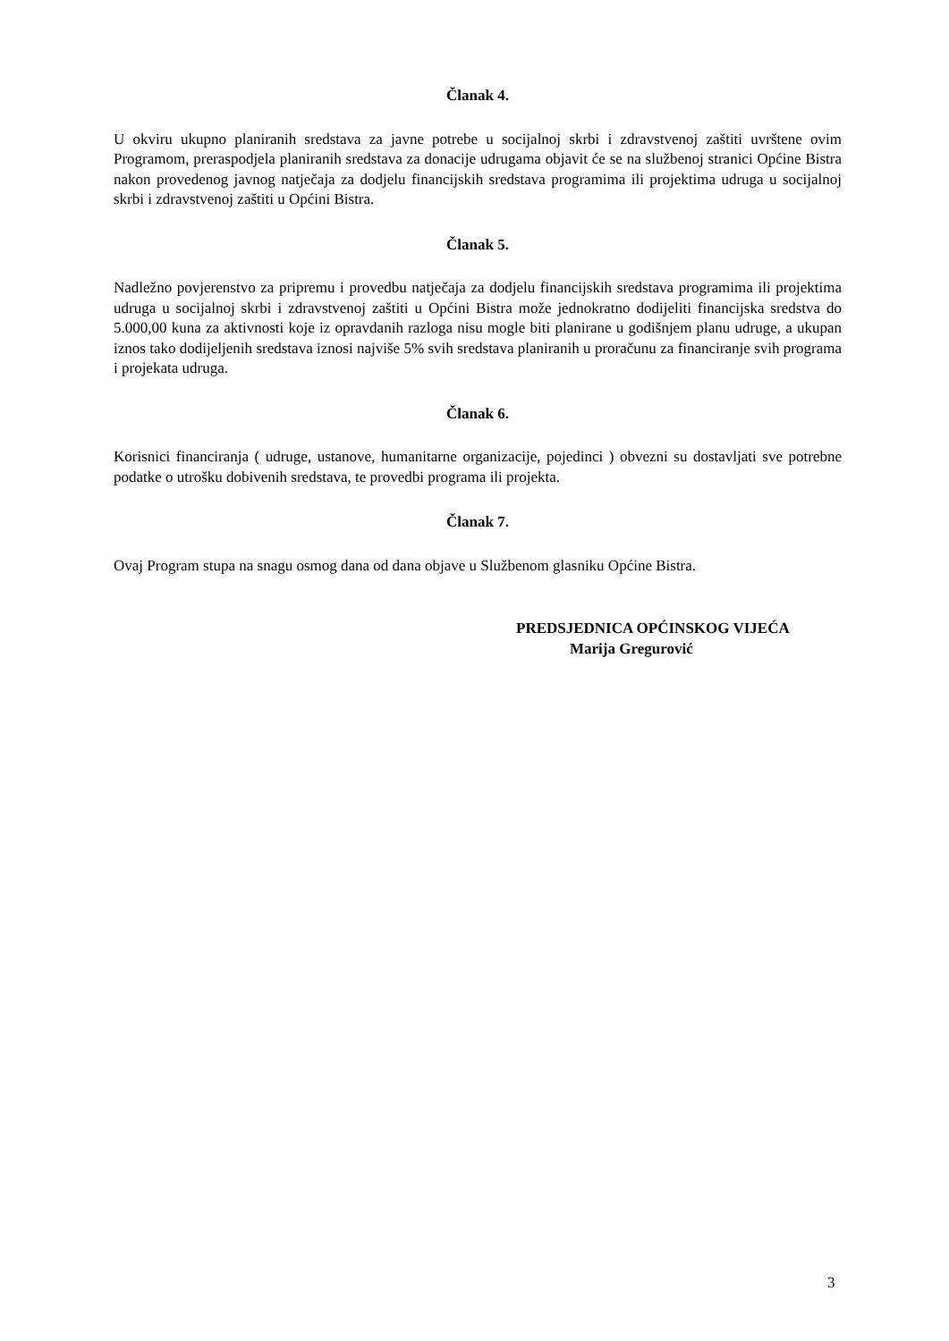Članak 4.
U okviru ukupno planiranih sredstava za javne potrebe u socijalnoj skrbi i zdravstvenoj zaštiti uvrštene ovim Programom, preraspodjela planiranih sredstava za donacije udrugama objavit će se na službenoj stranici Općine Bistra nakon provedenog javnog natječaja za dodjelu financijskih sredstava programima ili projektima udruga u socijalnoj skrbi i zdravstvenoj zaštiti u Općini Bistra.
Članak 5.
Nadležno povjerenstvo za pripremu i provedbu natječaja za dodjelu financijskih sredstava programima ili projektima udruga u socijalnoj skrbi i zdravstvenoj zaštiti u Općini Bistra može jednokratno dodijeliti financijska sredstva do 5.000,00 kuna za aktivnosti koje iz opravdanih razloga nisu mogle biti planirane u godišnjem planu udruge, a ukupan iznos tako dodijeljenih sredstava iznosi najviše 5% svih sredstava planiranih u proračunu za financiranje svih programa i projekata udruga.
Članak 6.
Korisnici financiranja ( udruge, ustanove, humanitarne organizacije, pojedinci ) obvezni su dostavljati sve potrebne podatke o utrošku dobivenih sredstava, te provedbi programa ili projekta.
Članak 7.
Ovaj Program stupa na snagu osmog dana od dana objave u Službenom glasniku Općine Bistra.
PREDSJEDNICA OPĆINSKOG VIJEĆA
Marija Gregurović
3